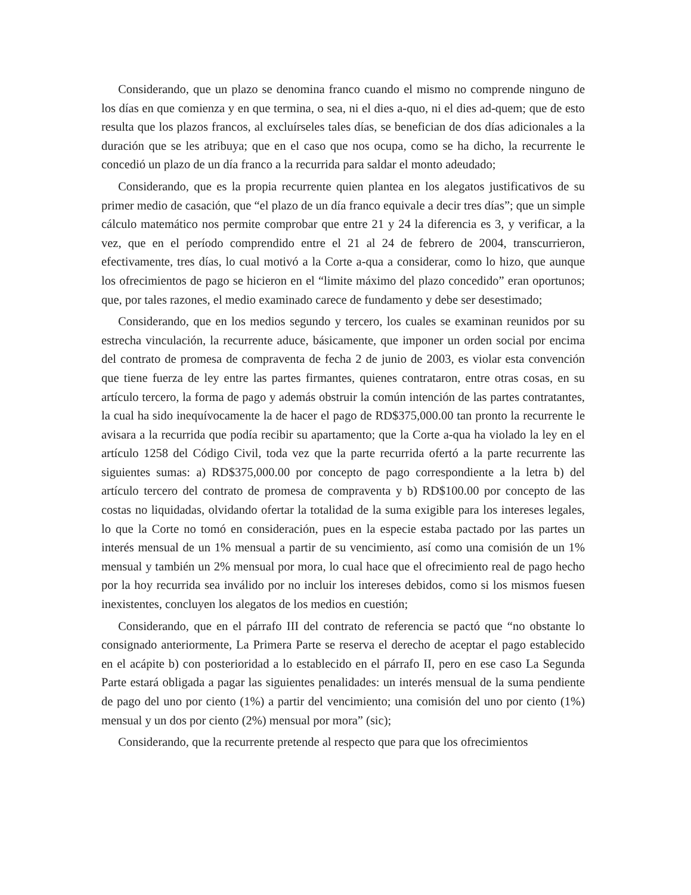Considerando, que un plazo se denomina franco cuando el mismo no comprende ninguno de los días en que comienza y en que termina, o sea, ni el dies a-quo, ni el dies ad-quem; que de esto resulta que los plazos francos, al excluírseles tales días, se benefician de dos días adicionales a la duración que se les atribuya; que en el caso que nos ocupa, como se ha dicho, la recurrente le concedió un plazo de un día franco a la recurrida para saldar el monto adeudado;
Considerando, que es la propia recurrente quien plantea en los alegatos justificativos de su primer medio de casación, que “el plazo de un día franco equivale a decir tres días”; que un simple cálculo matemático nos permite comprobar que entre 21 y 24 la diferencia es 3, y verificar, a la vez, que en el período comprendido entre el 21 al 24 de febrero de 2004, transcurrieron, efectivamente, tres días, lo cual motivó a la Corte a-qua a considerar, como lo hizo, que aunque los ofrecimientos de pago se hicieron en el “limite máximo del plazo concedido” eran oportunos; que, por tales razones, el medio examinado carece de fundamento y debe ser desestimado;
Considerando, que en los medios segundo y tercero, los cuales se examinan reunidos por su estrecha vinculación, la recurrente aduce, básicamente, que imponer un orden social por encima del contrato de promesa de compraventa de fecha 2 de junio de 2003, es violar esta convención que tiene fuerza de ley entre las partes firmantes, quienes contrataron, entre otras cosas, en su artículo tercero, la forma de pago y además obstruir la común intención de las partes contratantes, la cual ha sido inequívocamente la de hacer el pago de RD$375,000.00 tan pronto la recurrente le avisara a la recurrida que podía recibir su apartamento; que la Corte a-qua ha violado la ley en el artículo 1258 del Código Civil, toda vez que la parte recurrida ofertó a la parte recurrente las siguientes sumas: a) RD$375,000.00 por concepto de pago correspondiente a la letra b) del artículo tercero del contrato de promesa de compraventa y b) RD$100.00 por concepto de las costas no liquidadas, olvidando ofertar la totalidad de la suma exigible para los intereses legales, lo que la Corte no tomó en consideración, pues en la especie estaba pactado por las partes un interés mensual de un 1% mensual a partir de su vencimiento, así como una comisión de un 1% mensual y también un 2% mensual por mora, lo cual hace que el ofrecimiento real de pago hecho por la hoy recurrida sea inválido por no incluir los intereses debidos, como si los mismos fuesen inexistentes, concluyen los alegatos de los medios en cuestión;
Considerando, que en el párrafo III del contrato de referencia se pactó que “no obstante lo consignado anteriormente, La Primera Parte se reserva el derecho de aceptar el pago establecido en el acápite b) con posterioridad a lo establecido en el párrafo II, pero en ese caso La Segunda Parte estará obligada a pagar las siguientes penalidades: un interés mensual de la suma pendiente de pago del uno por ciento (1%) a partir del vencimiento; una comisión del uno por ciento (1%) mensual y un dos por ciento (2%) mensual por mora” (sic);
Considerando, que la recurrente pretende al respecto que para que los ofrecimientos